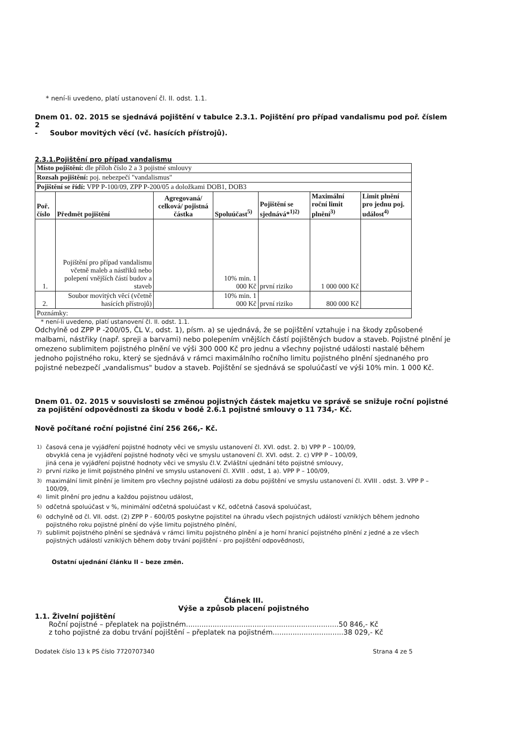* není-li uvedeno, platí ustanovení čl. II. odst. 1.1.
Dnem 01. 02. 2015 se sjednává pojištění v tabulce 2.3.1. Pojištění pro případ vandalismu pod poř. číslem 2
- Soubor movitých věcí (vč. hasících přístrojů).
2.3.1.Pojištění pro případ vandalismu
| Místo pojištění: dle příloh číslo 2 a 3 pojistné smlouvy | | | | | | |
| Rozsah pojištění: poj. nebezpečí "vandalismus" | | | | | | |
| Pojištění se řídí: VPP P-100/09, ZPP P-200/05 a doložkami DOB1, DOB3 | | | | | | |
| Poř. číslo | Předmět pojištění | Agregovaná/ celková/ pojistná částka | Spoluúčast<sup>5)</sup> | Pojištění se sjednává*<sup>1)2)</sup> | Maximální roční limit plnění<sup>3)</sup> | Limit plnění pro jednu poj. událost<sup>4)</sup> |
| 1. | Pojištění pro případ vandalismu včetně maleb a nástřiků nebo polepení vnějších částí budov a staveb | | 10% min. 1 000 Kč | první riziko | 1 000 000 Kč | |
| 2. | Soubor movitých věcí (včetně hasících přístrojů) | | 10% min. 1 000 Kč | první riziko | 800 000 Kč | |
| Poznámky: | | | | | | |
* není-li uvedeno, platí ustanovení čl. II. odst. 1.1.
Odchylně od ZPP P -200/05, ČL V., odst. 1), písm. a) se ujednává, že se pojištění vztahuje i na škody způsobené malbami, nástřiky (např. spreji a barvami) nebo polepením vnějších částí pojištěných budov a staveb. Pojistné plnění je omezeno sublimitem pojistného plnění ve výši 300 000 Kč pro jednu a všechny pojistné události nastalé během jednoho pojistného roku, který se sjednává v rámci maximálního ročního limitu pojistného plnění sjednaného pro pojistné nebezpečí „vandalismus" budov a staveb. Pojištění se sjednává se spoluúčastí ve výši 10% min. 1 000 Kč.
Dnem 01. 02. 2015 v souvislosti se změnou pojistných částek majetku ve správě se snižuje roční pojistné
za pojištění odpovědnosti za škodu v bodě 2.6.1 pojistné smlouvy o 11 734,- Kč.
Nově počítané roční pojistné činí 256 266,- Kč.
| <sup>1)</sup> | časová cena je vyjádření pojistné hodnoty věci ve smyslu ustanovení čl. XVI. odst. 2. b) VPP P – 100/09, obvyklá cena je vyjádření pojistné hodnoty věci ve smyslu ustanovení čl. XVI. odst. 2. c) VPP P – 100/09, jiná cena je vyjádření pojistné hodnoty věci ve smyslu čl.V. Zvláštní ujednání této pojistné smlouvy, |
| <sup>2)</sup> | první riziko je limit pojistného plnění ve smyslu ustanovení čl. XVIII . odst, 1 a). VPP P – 100/09, |
| <sup>3)</sup> | maximální limit plnění je limitem pro všechny pojistné události za dobu pojištění ve smyslu ustanovení čl. XVIII . odst. 3. VPP P – 100/09, |
| <sup>4)</sup> | limit plnění pro jednu a každou pojistnou událost, |
| <sup>5)</sup> | odčetná spoluúčast v %, minimální odčetná spoluúčast v Kč, odčetná časová spoluúčast, |
| <sup>6)</sup> | odchylně od čl. VII. odst. (2) ZPP P - 600/05 poskytne pojistitel na úhradu všech pojistných událostí vzniklých během jednoho pojistného roku pojistné plnění do výše limitu pojistného plnění, |
| <sup>7)</sup> | sublimit pojistného plnění se sjednává v rámci limitu pojistného plnění a je horní hranicí pojistného plnění z jedné a ze všech pojistných událostí vzniklých během doby trvání pojištění - pro pojištění odpovědnosti, |
Ostatní ujednání článku II – beze změn.
Článek III.
Výše a způsob placení pojistného
1.1. Živelní pojištění
Roční pojistné – přeplatek na pojistném.....................................................................50 846,- Kč
z toho pojistné za dobu trvání pojištění – přeplatek na pojistném................................38 029,- Kč
Dodatek číslo 13 k PS číslo 7720707340 Strana 4 ze 5